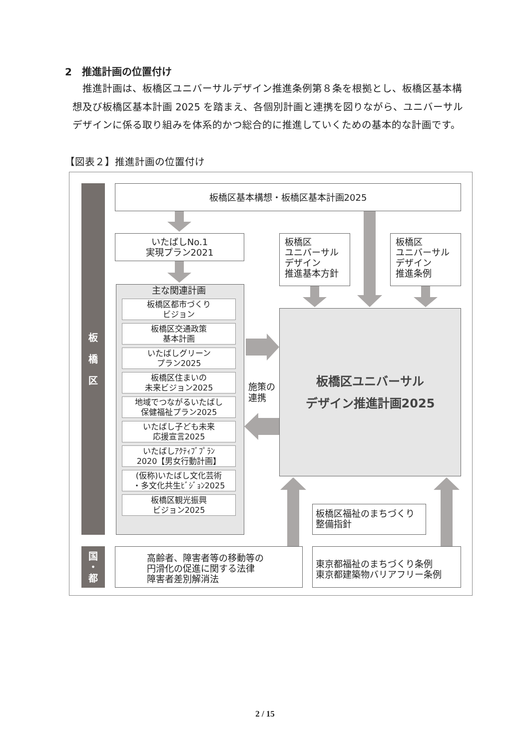2　推進計画の位置付け
　推進計画は、板橋区ユニバーサルデザイン推進条例第８条を根拠とし、板橋区基本構想及び板橋区基本計画 2025 を踏まえ、各個別計画と連携を図りながら、ユニバーサルデザインに係る取り組みを体系的かつ総合的に推進していくための基本的な計画です。
【図表２】推進計画の位置付け
板
橋
区
国
・
都
板橋区基本構想・板橋区基本計画2025
いたばしNo.1
実現プラン2021
板橋区
ユニバーサル
デザイン
推進基本方針
板橋区
ユニバーサル
デザイン
推進条例
主な関連計画
板橋区都市づくり
ビジョン
板橋区交通政策
基本計画
いたばしグリーン
プラン2025
板橋区住まいの
未来ビジョン2025
地域でつながるいたばし
保健福祉プラン2025
いたばし子ども未来
応援宣言2025
いたばしｱｸﾃｨﾌﾞﾌﾟﾗﾝ
2020【男女行動計画】
(仮称)いたばし文化芸術
・多文化共生ﾋﾞｼﾞｮﾝ2025
板橋区観光振興
ビジョン2025
施策の
連携
板橋区ユニバーサル
デザイン推進計画2025
板橋区福祉のまちづくり
整備指針
高齢者、障害者等の移動等の
円滑化の促進に関する法律
障害者差別解消法
東京都福祉のまちづくり条例
東京都建築物バリアフリー条例
2 / 15